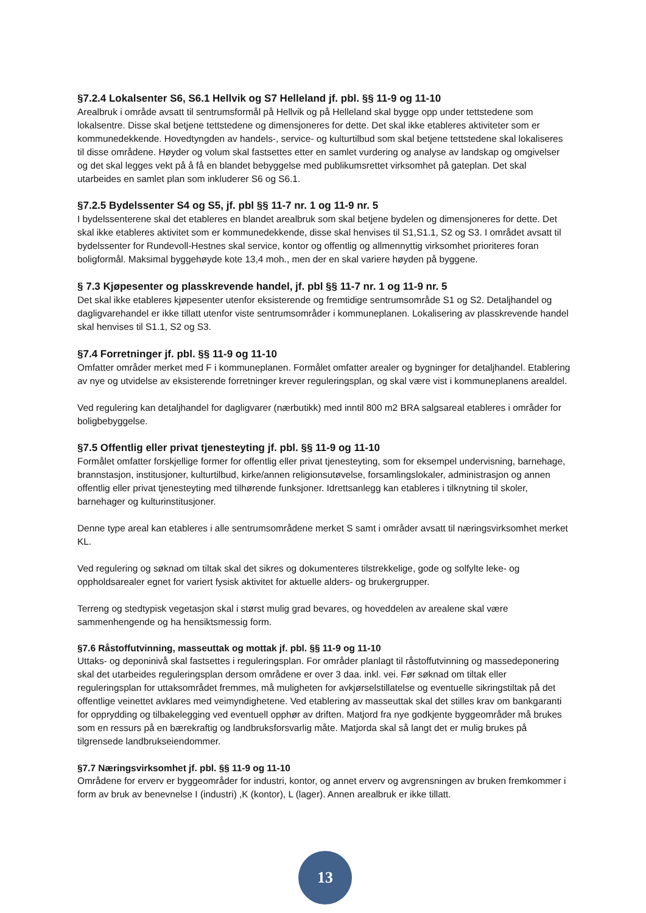§7.2.4 Lokalsenter S6, S6.1 Hellvik og S7 Helleland jf. pbl. §§ 11-9 og 11-10
Arealbruk i område avsatt til sentrumsformål på Hellvik og på Helleland skal bygge opp under tettstedene som lokalsentre. Disse skal betjene tettstedene og dimensjoneres for dette. Det skal ikke etableres aktiviteter som er kommunedekkende. Hovedtyngden av handels-, service- og kulturtilbud som skal betjene tettstedene skal lokaliseres til disse områdene. Høyder og volum skal fastsettes etter en samlet vurdering og analyse av landskap og omgivelser og det skal legges vekt på å få en blandet bebyggelse med publikumsrettet virksomhet på gateplan. Det skal utarbeides en samlet plan som inkluderer S6 og S6.1.
§7.2.5 Bydelssenter S4 og S5, jf. pbl §§ 11-7 nr. 1 og 11-9 nr. 5
I bydelssenterene skal det etableres en blandet arealbruk som skal betjene bydelen og dimensjoneres for dette. Det skal ikke etableres aktivitet som er kommunedekkende, disse skal henvises til S1,S1.1, S2 og S3. I området avsatt til bydelssenter for Rundevoll-Hestnes skal service, kontor og offentlig og allmennyttig virksomhet prioriteres foran boligformål. Maksimal byggehøyde kote 13,4 moh., men der en skal variere høyden på byggene.
§ 7.3 Kjøpesenter og plasskrevende handel, jf. pbl §§ 11-7 nr. 1 og 11-9 nr. 5
Det skal ikke etableres kjøpesenter utenfor eksisterende og fremtidige sentrumsområde S1 og S2. Detaljhandel og dagligvarehandel er ikke tillatt utenfor viste sentrumsområder i kommuneplanen. Lokalisering av plasskrevende handel skal henvises til S1.1, S2 og S3.
§7.4 Forretninger jf. pbl. §§ 11-9 og 11-10
Omfatter områder merket med F i kommuneplanen. Formålet omfatter arealer og bygninger for detaljhandel. Etablering av nye og utvidelse av eksisterende forretninger krever reguleringsplan, og skal være vist i kommuneplanens arealdel.
Ved regulering kan detaljhandel for dagligvarer (nærbutikk) med inntil 800 m2 BRA salgsareal etableres i områder for boligbebyggelse.
§7.5 Offentlig eller privat tjenesteyting jf. pbl. §§ 11-9 og 11-10
Formålet omfatter forskjellige former for offentlig eller privat tjenesteyting, som for eksempel undervisning, barnehage, brannstasjon, institusjoner, kulturtilbud, kirke/annen religionsutøvelse, forsamlingslokaler, administrasjon og annen offentlig eller privat tjenesteyting med tilhørende funksjoner. Idrettsanlegg kan etableres i tilknytning til skoler, barnehager og kulturinstitusjoner.
Denne type areal kan etableres i alle sentrumsområdene merket S samt i områder avsatt til næringsvirksomhet merket KL.
Ved regulering og søknad om tiltak skal det sikres og dokumenteres tilstrekkelige, gode og solfylte leke- og oppholdsarealer egnet for variert fysisk aktivitet for aktuelle alders- og brukergrupper.
Terreng og stedtypisk vegetasjon skal i størst mulig grad bevares, og hoveddelen av arealene skal være sammenhengende og ha hensiktsmessig form.
§7.6 Råstoffutvinning, masseuttak og mottak jf. pbl. §§ 11-9 og 11-10
Uttaks- og deponinivå skal fastsettes i reguleringsplan. For områder planlagt til råstoffutvinning og massedeponering skal det utarbeides reguleringsplan dersom områdene er over 3 daa. inkl. vei. Før søknad om tiltak eller reguleringsplan for uttaksområdet fremmes, må muligheten for avkjørselstillatelse og eventuelle sikringstiltak på det offentlige veinettet avklares med veimyndighetene. Ved etablering av masseuttak skal det stilles krav om bankgaranti for opprydding og tilbakelegging ved eventuell opphør av driften. Matjord fra nye godkjente byggeområder må brukes som en ressurs på en bærekraftig og landbruksforsvarlig måte. Matjorda skal så langt det er mulig brukes på tilgrensede landbrukseiendommer.
§7.7 Næringsvirksomhet jf. pbl. §§ 11-9 og 11-10
Områdene for erverv er byggeområder for industri, kontor, og annet erverv og avgrensningen av bruken fremkommer i form av bruk av benevnelse I (industri) ,K (kontor), L (lager). Annen arealbruk er ikke tillatt.
13